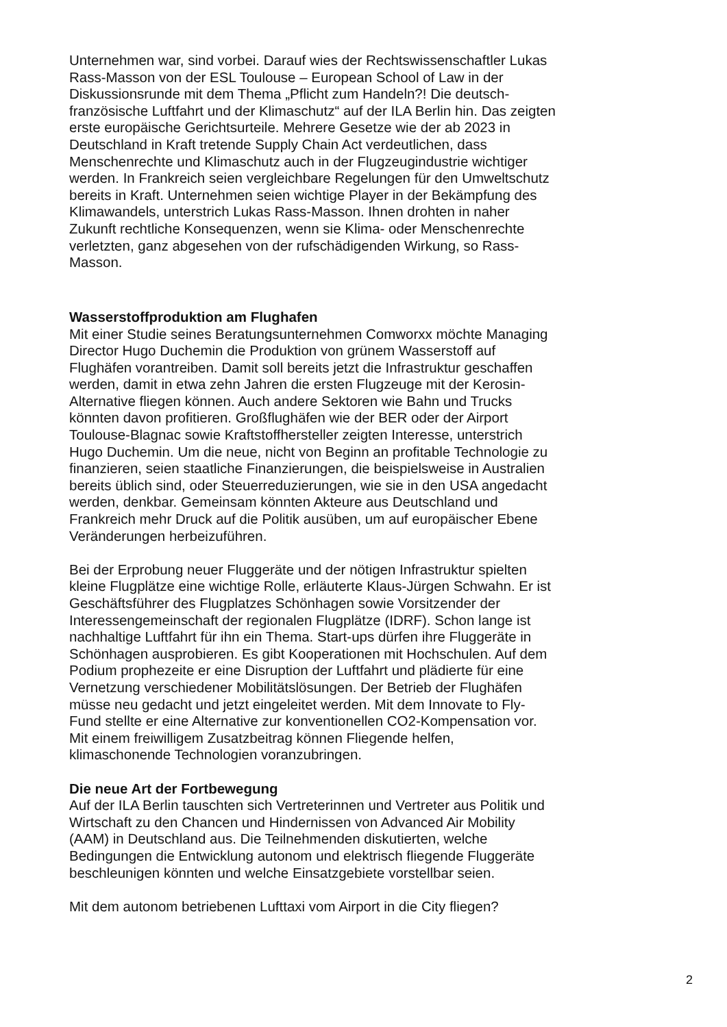Unternehmen war, sind vorbei. Darauf wies der Rechtswissenschaftler Lukas Rass-Masson von der ESL Toulouse – European School of Law in der Diskussionsrunde mit dem Thema „Pflicht zum Handeln?! Die deutsch-französische Luftfahrt und der Klimaschutz“ auf der ILA Berlin hin. Das zeigten erste europäische Gerichtsurteile. Mehrere Gesetze wie der ab 2023 in Deutschland in Kraft tretende Supply Chain Act verdeutlichen, dass Menschenrechte und Klimaschutz auch in der Flugzeugindustrie wichtiger werden. In Frankreich seien vergleichbare Regelungen für den Umweltschutz bereits in Kraft. Unternehmen seien wichtige Player in der Bekämpfung des Klimawandels, unterstrich Lukas Rass-Masson. Ihnen drohten in naher Zukunft rechtliche Konsequenzen, wenn sie Klima- oder Menschenrechte verletzten, ganz abgesehen von der rufschädigenden Wirkung, so Rass-Masson.
Wasserstoffproduktion am Flughafen
Mit einer Studie seines Beratungsunternehmen Comworxx möchte Managing Director Hugo Duchemin die Produktion von grünem Wasserstoff auf Flughäfen vorantreiben. Damit soll bereits jetzt die Infrastruktur geschaffen werden, damit in etwa zehn Jahren die ersten Flugzeuge mit der Kerosin-Alternative fliegen können. Auch andere Sektoren wie Bahn und Trucks könnten davon profitieren. Großflughäfen wie der BER oder der Airport Toulouse-Blagnac sowie Kraftstoffhersteller zeigten Interesse, unterstrich Hugo Duchemin. Um die neue, nicht von Beginn an profitable Technologie zu finanzieren, seien staatliche Finanzierungen, die beispielsweise in Australien bereits üblich sind, oder Steuerreduzierungen, wie sie in den USA angedacht werden, denkbar. Gemeinsam könnten Akteure aus Deutschland und Frankreich mehr Druck auf die Politik ausüben, um auf europäischer Ebene Veränderungen herbeizuführen.
Bei der Erprobung neuer Fluggeräte und der nötigen Infrastruktur spielten kleine Flugplätze eine wichtige Rolle, erläuterte Klaus-Jürgen Schwahn. Er ist Geschäftsführer des Flugplatzes Schönhagen sowie Vorsitzender der Interessengemeinschaft der regionalen Flugplätze (IDRF). Schon lange ist nachhaltige Luftfahrt für ihn ein Thema. Start-ups dürfen ihre Fluggeräte in Schönhagen ausprobieren. Es gibt Kooperationen mit Hochschulen. Auf dem Podium prophezeite er eine Disruption der Luftfahrt und plädierte für eine Vernetzung verschiedener Mobilitätslösungen. Der Betrieb der Flughäfen müsse neu gedacht und jetzt eingeleitet werden. Mit dem Innovate to Fly-Fund stellte er eine Alternative zur konventionellen CO2-Kompensation vor. Mit einem freiwilligem Zusatzbeitrag können Fliegende helfen, klimaschonende Technologien voranzubringen.
Die neue Art der Fortbewegung
Auf der ILA Berlin tauschten sich Vertreterinnen und Vertreter aus Politik und Wirtschaft zu den Chancen und Hindernissen von Advanced Air Mobility (AAM) in Deutschland aus. Die Teilnehmenden diskutierten, welche Bedingungen die Entwicklung autonom und elektrisch fliegende Fluggeräte beschleunigen könnten und welche Einsatzgebiete vorstellbar seien.
Mit dem autonom betriebenen Lufttaxi vom Airport in die City fliegen?
2